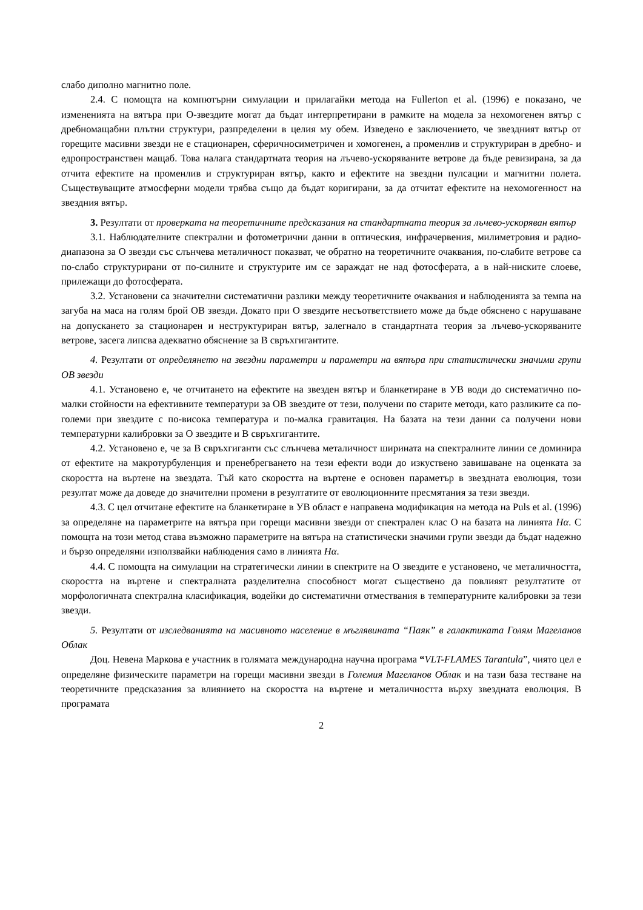слабо диполно магнитно поле.
2.4. С помощта на компютърни симулации и прилагайки метода на Fullerton et al. (1996) е показано, че измененията на вятъра при О-звездите могат да бъдат интерпретирани в рамките на модела за нехомогенен вятър с дребномащабни плътни структури, разпределени в целия му обем. Изведено е заключението, че звездният вятър от горещите масивни звезди не е стационарен, сферичносиметричен и хомогенен, а променлив и структуриран в дребно- и едропространствен мащаб. Това налага стандартната теория на лъчево-ускоряваните ветрове да бъде ревизирана, за да отчита ефектите на променлив и структуриран вятър, както и ефектите на звездни пулсации и магнитни полета. Съществуващите атмосферни модели трябва също да бъдат коригирани, за да отчитат ефектите на нехомогенност на звездния вятър.
3. Резултати от проверката на теоретичните предсказания на стандартната теория за лъчево-ускоряван вятър
3.1. Наблюдателните спектрални и фотометрични данни в оптическия, инфрачервения, милиметровия и радио-диапазона за О звезди със слънчева металичност показват, че обратно на теоретичните очаквания, по-слабите ветрове са по-слабо структурирани от по-силните и структурите им се зараждат не над фотосферата, а в най-ниските слоеве, прилежащи до фотосферата.
3.2. Установени са значителни систематични разлики между теоретичните очаквания и наблюденията за темпа на загуба на маса на голям брой ОВ звезди. Докато при О звездите несъответствието може да бъде обяснено с нарушаване на допускането за стационарен и неструктуриран вятър, залегнало в стандартната теория за лъчево-ускоряваните ветрове, засега липсва адекватно обяснение за В свръхгигантите.
4. Резултати от определянето на звездни параметри и параметри на вятъра при статистически значими групи ОВ звезди
4.1. Установено е, че отчитането на ефектите на звезден вятър и бланкетиране в УВ води до систематично по-малки стойности на ефективните температури за ОВ звездите от тези, получени по старите методи, като разликите са по-големи при звездите с по-висока температура и по-малка гравитация. На базата на тези данни са получени нови температурни калибровки за О звездите и В свръхгигантите.
4.2. Установено е, че за В свръхгиганти със слънчева металичност ширината на спектралните линии се доминира от ефектите на макротурбуленция и пренебрегването на тези ефекти води до изкуствено завишаване на оценката за скоростта на въртене на звездата. Тъй като скоростта на въртене е основен параметър в звездната еволюция, този резултат може да доведе до значителни промени в резултатите от еволюционните пресмятания за тези звезди.
4.3. С цел отчитане ефектите на бланкетиране в УВ област е направена модификация на метода на Puls et al. (1996) за определяне на параметрите на вятъра при горещи масивни звезди от спектрален клас О на базата на линията Hα. С помощта на този метод става възможно параметрите на вятъра на статистически значими групи звезди да бъдат надежно и бързо определяни използвайки наблюдения само в линията Hα.
4.4. С помощта на симулации на стратегически линии в спектрите на О звездите е установено, че металичността, скоростта на въртене и спектралната разделителна способност могат съществено да повлияят резултатите от морфологичната спектрална класификация, водейки до систематични отмествания в температурните калибровки за тези звезди.
5. Резултати от изследванията на масивното население в мъглявината “Паяк” в галактиката Голям Магеланов Облак
Доц. Невена Маркова е участник в голямата международна научна програма “VLT-FLAMES Tarantula”, чиято цел е определяне физическите параметри на горещи масивни звезди в Големия Магеланов Облак и на тази база тестване на теоретичните предсказания за влиянието на скоростта на въртене и металичността върху звездната еволюция. В програмата
2